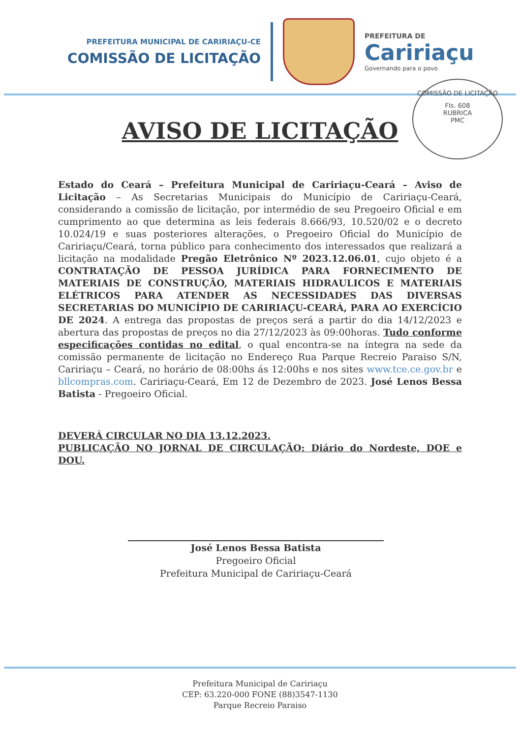PREFEITURA MUNICIPAL DE CARIRIAÇU-CE
COMISSÃO DE LICITAÇÃO
PREFEITURA DE
Caririaçu
Governando para o povo
COMISSÃO DE LICITAÇÃO
Fls. 608
RUBRICA
PMC
AVISO DE LICITAÇÃO
Estado do Ceará – Prefeitura Municipal de Caririaçu-Ceará – Aviso de Licitação – As Secretarias Municipais do Município de Caririaçu-Ceará, considerando a comissão de licitação, por intermédio de seu Pregoeiro Oficial e em cumprimento ao que determina as leis federais 8.666/93, 10.520/02 e o decreto 10.024/19 e suas posteriores alterações, o Pregoeiro Oficial do Município de Caririaçu/Ceará, torna público para conhecimento dos interessados que realizará a licitação na modalidade Pregão Eletrônico Nº 2023.12.06.01, cujo objeto é a CONTRATAÇÃO DE PESSOA JURÍDICA PARA FORNECIMENTO DE MATERIAIS DE CONSTRUÇÃO, MATERIAIS HIDRAULICOS E MATERIAIS ELÉTRICOS PARA ATENDER AS NECESSIDADES DAS DIVERSAS SECRETARIAS DO MUNICÍPIO DE CARIRIAÇU-CEARÁ, PARA AO EXERCÍCIO DE 2024. A entrega das propostas de preços será a partir do dia 14/12/2023 e abertura das propostas de preços no dia 27/12/2023 às 09:00horas. Tudo conforme especificações contidas no edital, o qual encontra-se na íntegra na sede da comissão permanente de licitação no Endereço Rua Parque Recreio Paraiso S/N, Caririaçu – Ceará, no horário de 08:00hs ás 12:00hs e nos sites www.tce.ce.gov.br e bllcompras.com. Caririaçu-Ceará, Em 12 de Dezembro de 2023. José Lenos Bessa Batista - Pregoeiro Oficial.
DEVERÁ CIRCULAR NO DIA 13.12.2023.
PUBLICAÇÃO NO JORNAL DE CIRCULAÇÃO: Diário do Nordeste, DOE e DOU.
José Lenos Bessa Batista
Pregoeiro Oficial
Prefeitura Municipal de Caririaçu-Ceará
Prefeitura Municipal de Caririaçu
CEP: 63.220-000 FONE (88)3547-1130
Parque Recreio Paraiso